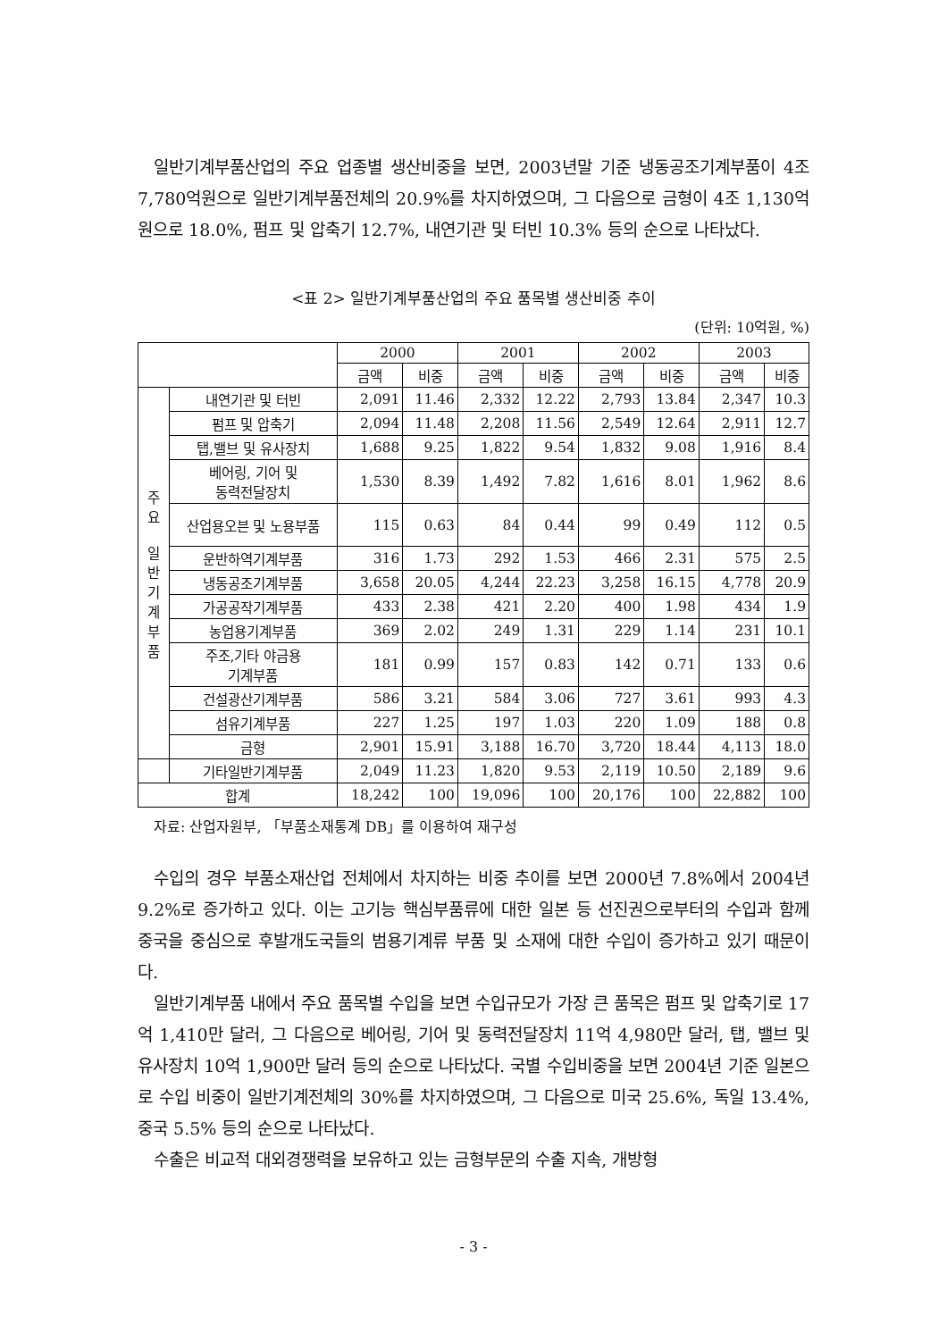일반기계부품산업의 주요 업종별 생산비중을 보면, 2003년말 기준 냉동공조기계부품이 4조 7,780억원으로 일반기계부품전체의 20.9%를 차지하였으며, 그 다음으로 금형이 4조 1,130억원으로 18.0%, 펌프 및 압축기 12.7%, 내연기관 및 터빈 10.3% 등의 순으로 나타났다.
<표 2> 일반기계부품산업의 주요 품목별 생산비중 추이
(단위: 10억원, %)
| | | 2000 | | 2001 | | 2002 | | 2003 | |
| --- | --- | --- | --- | --- | --- | --- | --- | --- | --- |
| | | 금액 | 비중 | 금액 | 비중 | 금액 | 비중 | 금액 | 비중 |
| 주 요 일 반 기 계 부 품 | 내연기관 및 터빈 | 2,091 | 11.46 | 2,332 | 12.22 | 2,793 | 13.84 | 2,347 | 10.3 |
| | 펌프 및 압축기 | 2,094 | 11.48 | 2,208 | 11.56 | 2,549 | 12.64 | 2,911 | 12.7 |
| | 탭,밸브 및 유사장치 | 1,688 | 9.25 | 1,822 | 9.54 | 1,832 | 9.08 | 1,916 | 8.4 |
| | 베어링, 기어 및 동력전달장치 | 1,530 | 8.39 | 1,492 | 7.82 | 1,616 | 8.01 | 1,962 | 8.6 |
| | 산업용오븐 및 노용부품 | 115 | 0.63 | 84 | 0.44 | 99 | 0.49 | 112 | 0.5 |
| | 운반하역기계부품 | 316 | 1.73 | 292 | 1.53 | 466 | 2.31 | 575 | 2.5 |
| | 냉동공조기계부품 | 3,658 | 20.05 | 4,244 | 22.23 | 3,258 | 16.15 | 4,778 | 20.9 |
| | 가공공작기계부품 | 433 | 2.38 | 421 | 2.20 | 400 | 1.98 | 434 | 1.9 |
| | 농업용기계부품 | 369 | 2.02 | 249 | 1.31 | 229 | 1.14 | 231 | 10.1 |
| | 주조,기타 야금용 기계부품 | 181 | 0.99 | 157 | 0.83 | 142 | 0.71 | 133 | 0.6 |
| | 건설광산기계부품 | 586 | 3.21 | 584 | 3.06 | 727 | 3.61 | 993 | 4.3 |
| | 섬유기계부품 | 227 | 1.25 | 197 | 1.03 | 220 | 1.09 | 188 | 0.8 |
| | 금형 | 2,901 | 15.91 | 3,188 | 16.70 | 3,720 | 18.44 | 4,113 | 18.0 |
| | 기타일반기계부품 | 2,049 | 11.23 | 1,820 | 9.53 | 2,119 | 10.50 | 2,189 | 9.6 |
| 합계 | | 18,242 | 100 | 19,096 | 100 | 20,176 | 100 | 22,882 | 100 |
자료: 산업자원부, 「부품소재통계 DB」를 이용하여 재구성
수입의 경우 부품소재산업 전체에서 차지하는 비중 추이를 보면 2000년 7.8%에서 2004년 9.2%로 증가하고 있다. 이는 고기능 핵심부품류에 대한 일본 등 선진권으로부터의 수입과 함께 중국을 중심으로 후발개도국들의 범용기계류 부품 및 소재에 대한 수입이 증가하고 있기 때문이다.
일반기계부품 내에서 주요 품목별 수입을 보면 수입규모가 가장 큰 품목은 펌프 및 압축기로 17억 1,410만 달러, 그 다음으로 베어링, 기어 및 동력전달장치 11억 4,980만 달러, 탭, 밸브 및 유사장치 10억 1,900만 달러 등의 순으로 나타났다. 국별 수입비중을 보면 2004년 기준 일본으로 수입 비중이 일반기계전체의 30%를 차지하였으며, 그 다음으로 미국 25.6%, 독일 13.4%, 중국 5.5% 등의 순으로 나타났다.
수출은 비교적 대외경쟁력을 보유하고 있는 금형부문의 수출 지속, 개방형
- 3 -